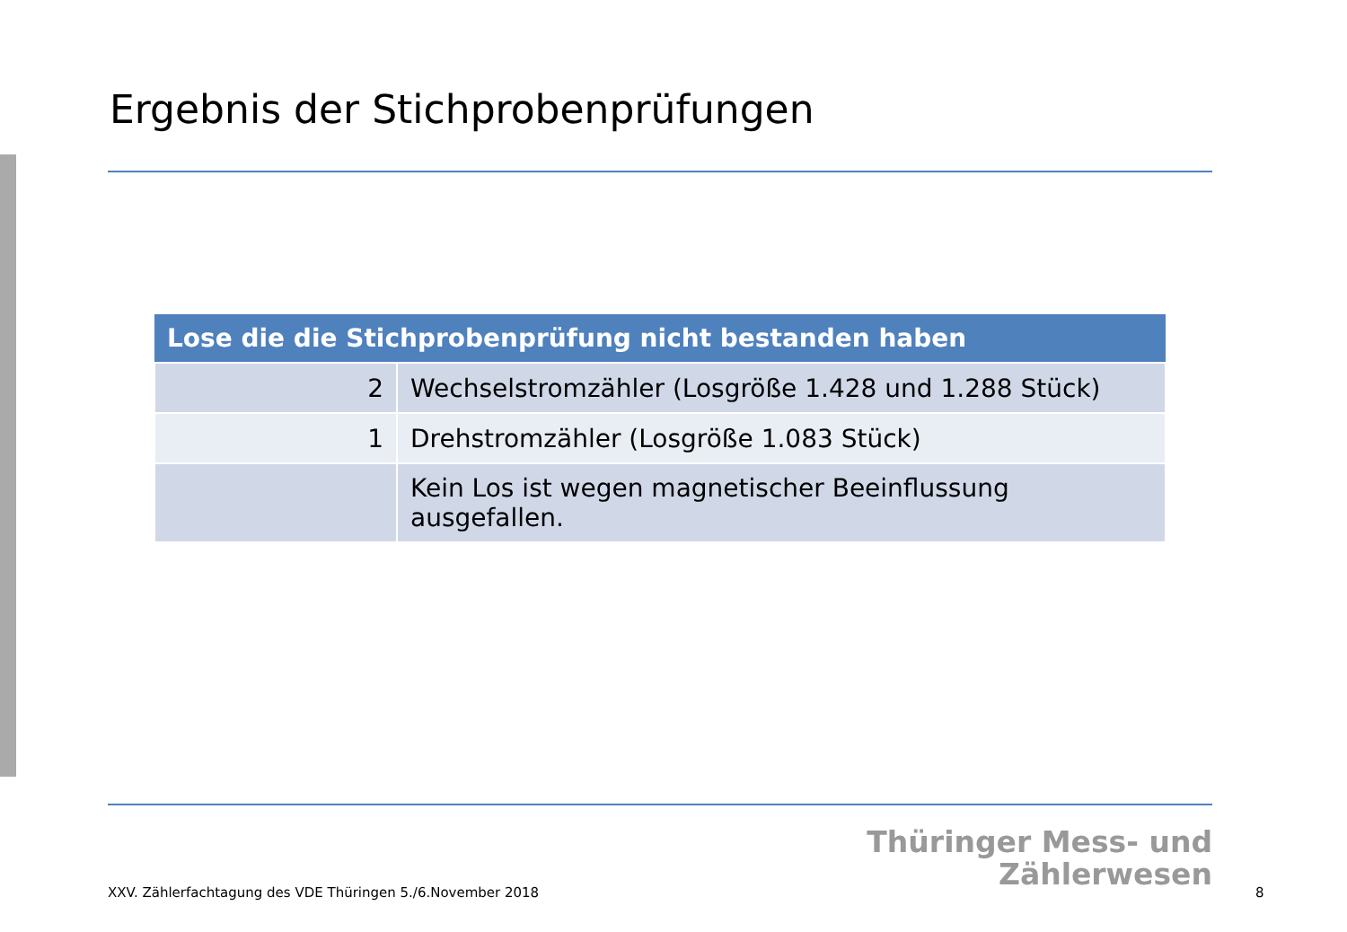Ergebnis der Stichprobenprüfungen
| Lose die die Stichprobenprüfung nicht bestanden haben | |
| --- | --- |
| 2 | Wechselstromzähler (Losgröße 1.428 und 1.288 Stück) |
| 1 | Drehstromzähler (Losgröße 1.083 Stück) |
| | Kein Los ist wegen magnetischer Beeinflussung ausgefallen. |
Thüringer Mess- und
Zählerwesen
XXV. Zählerfachtagung des VDE Thüringen 5./6.November 2018
8